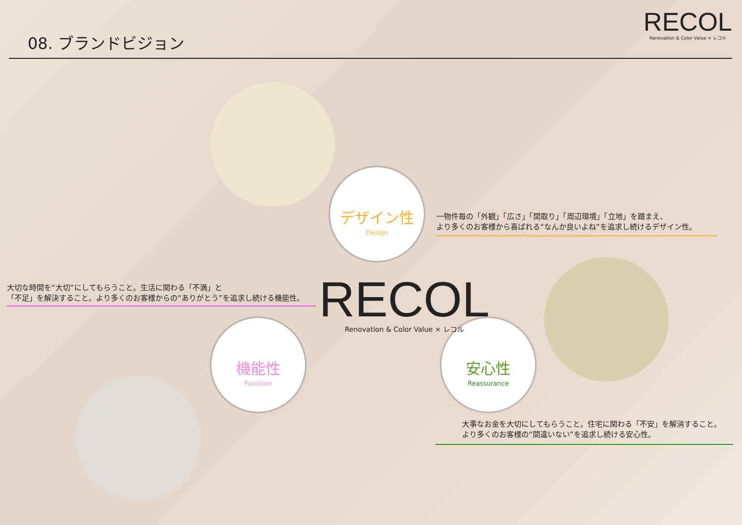08. ブランドビジョン
RECOL
Renovation & Color Value × レコル
デザイン性
Design
機能性
Function
安心性
Reassurance
RECOL
Renovation & Color Value × レコル
一物件毎の「外観」「広さ」「間取り」「周辺環境」「立地」を踏まえ、
より多くのお客様から喜ばれる“なんか良いよね”を追求し続けるデザイン性。
大切な時間を“大切”にしてもらうこと。生活に関わる「不満」と
「不足」を解決すること。より多くのお客様からの“ありがとう”を追求し続ける機能性。
大事なお金を大切にしてもらうこと。住宅に関わる「不安」を解消すること。
より多くのお客様の“間違いない”を追求し続ける安心性。